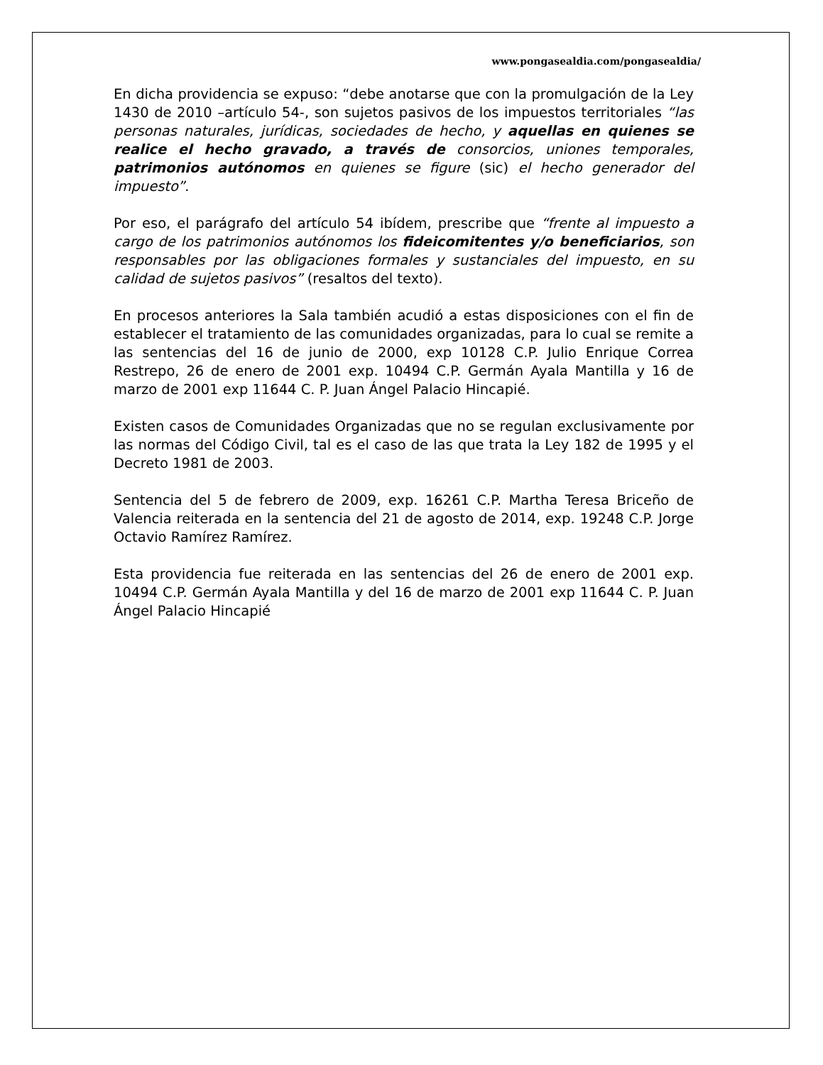www.pongasealdia.com/pongasealdia/
En dicha providencia se expuso: “debe anotarse que con la promulgación de la Ley 1430 de 2010 –artículo 54-, son sujetos pasivos de los impuestos territoriales “las personas naturales, jurídicas, sociedades de hecho, y aquellas en quienes se realice el hecho gravado, a través de consorcios, uniones temporales, patrimonios autónomos en quienes se figure (sic) el hecho generador del impuesto”.
Por eso, el parágrafo del artículo 54 ibídem, prescribe que “frente al impuesto a cargo de los patrimonios autónomos los fideicomitentes y/o beneficiarios, son responsables por las obligaciones formales y sustanciales del impuesto, en su calidad de sujetos pasivos” (resaltos del texto).
En procesos anteriores la Sala también acudió a estas disposiciones con el fin de establecer el tratamiento de las comunidades organizadas, para lo cual se remite a las sentencias del 16 de junio de 2000, exp 10128 C.P. Julio Enrique Correa Restrepo, 26 de enero de 2001 exp. 10494 C.P. Germán Ayala Mantilla y 16 de marzo de 2001 exp 11644 C. P. Juan Ángel Palacio Hincapié.
Existen casos de Comunidades Organizadas que no se regulan exclusivamente por las normas del Código Civil, tal es el caso de las que trata la Ley 182 de 1995 y el Decreto 1981 de 2003.
Sentencia del 5 de febrero de 2009, exp. 16261 C.P. Martha Teresa Briceño de Valencia reiterada en la sentencia del 21 de agosto de 2014, exp. 19248 C.P. Jorge Octavio Ramírez Ramírez.
Esta providencia fue reiterada en las sentencias del 26 de enero de 2001 exp. 10494 C.P. Germán Ayala Mantilla y del 16 de marzo de 2001 exp 11644 C. P. Juan Ángel Palacio Hincapié